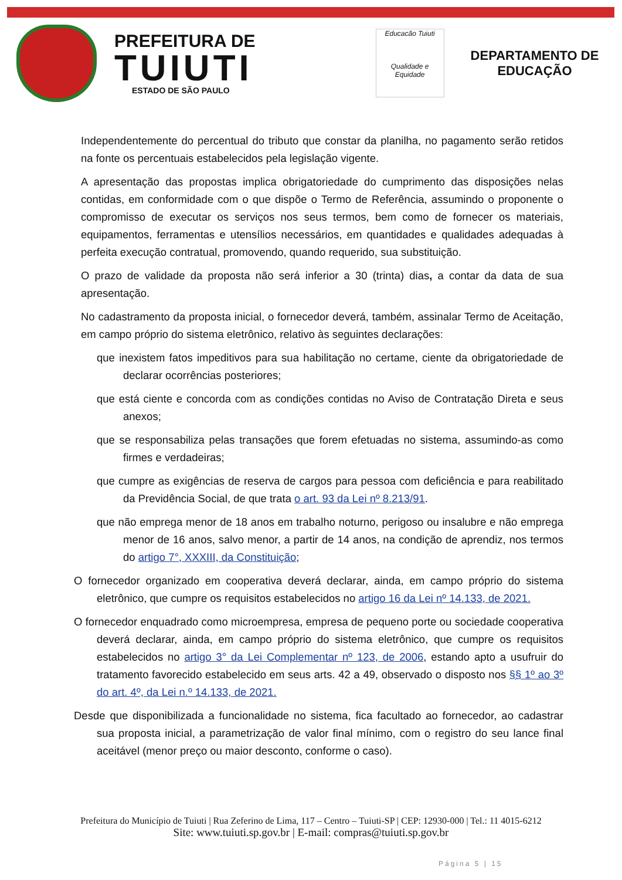PREFEITURA DE
TUIUTI
ESTADO DE SÃO PAULO
Educacão Tuiuti
Qualidade e Equidade
DEPARTAMENTO DE
EDUCAÇÃO
Independentemente do percentual do tributo que constar da planilha, no pagamento serão retidos na fonte os percentuais estabelecidos pela legislação vigente.
A apresentação das propostas implica obrigatoriedade do cumprimento das disposições nelas contidas, em conformidade com o que dispõe o Termo de Referência, assumindo o proponente o compromisso de executar os serviços nos seus termos, bem como de fornecer os materiais, equipamentos, ferramentas e utensílios necessários, em quantidades e qualidades adequadas à perfeita execução contratual, promovendo, quando requerido, sua substituição.
O prazo de validade da proposta não será inferior a 30 (trinta) dias, a contar da data de sua apresentação.
No cadastramento da proposta inicial, o fornecedor deverá, também, assinalar Termo de Aceitação, em campo próprio do sistema eletrônico, relativo às seguintes declarações:
que inexistem fatos impeditivos para sua habilitação no certame, ciente da obrigatoriedade de declarar ocorrências posteriores;
que está ciente e concorda com as condições contidas no Aviso de Contratação Direta e seus anexos;
que se responsabiliza pelas transações que forem efetuadas no sistema, assumindo-as como firmes e verdadeiras;
que cumpre as exigências de reserva de cargos para pessoa com deficiência e para reabilitado da Previdência Social, de que trata o art. 93 da Lei nº 8.213/91.
que não emprega menor de 18 anos em trabalho noturno, perigoso ou insalubre e não emprega menor de 16 anos, salvo menor, a partir de 14 anos, na condição de aprendiz, nos termos do artigo 7°, XXXIII, da Constituição;
O fornecedor organizado em cooperativa deverá declarar, ainda, em campo próprio do sistema eletrônico, que cumpre os requisitos estabelecidos no artigo 16 da Lei nº 14.133, de 2021.
O fornecedor enquadrado como microempresa, empresa de pequeno porte ou sociedade cooperativa deverá declarar, ainda, em campo próprio do sistema eletrônico, que cumpre os requisitos estabelecidos no artigo 3° da Lei Complementar nº 123, de 2006, estando apto a usufruir do tratamento favorecido estabelecido em seus arts. 42 a 49, observado o disposto nos §§ 1º ao 3º do art. 4º, da Lei n.º 14.133, de 2021.
Desde que disponibilizada a funcionalidade no sistema, fica facultado ao fornecedor, ao cadastrar sua proposta inicial, a parametrização de valor final mínimo, com o registro do seu lance final aceitável (menor preço ou maior desconto, conforme o caso).
Prefeitura do Município de Tuiuti | Rua Zeferino de Lima, 117 – Centro – Tuiuti-SP | CEP: 12930-000 | Tel.: 11 4015-6212
Site: www.tuiuti.sp.gov.br | E-mail: compras@tuiuti.sp.gov.br
Página 5 | 15